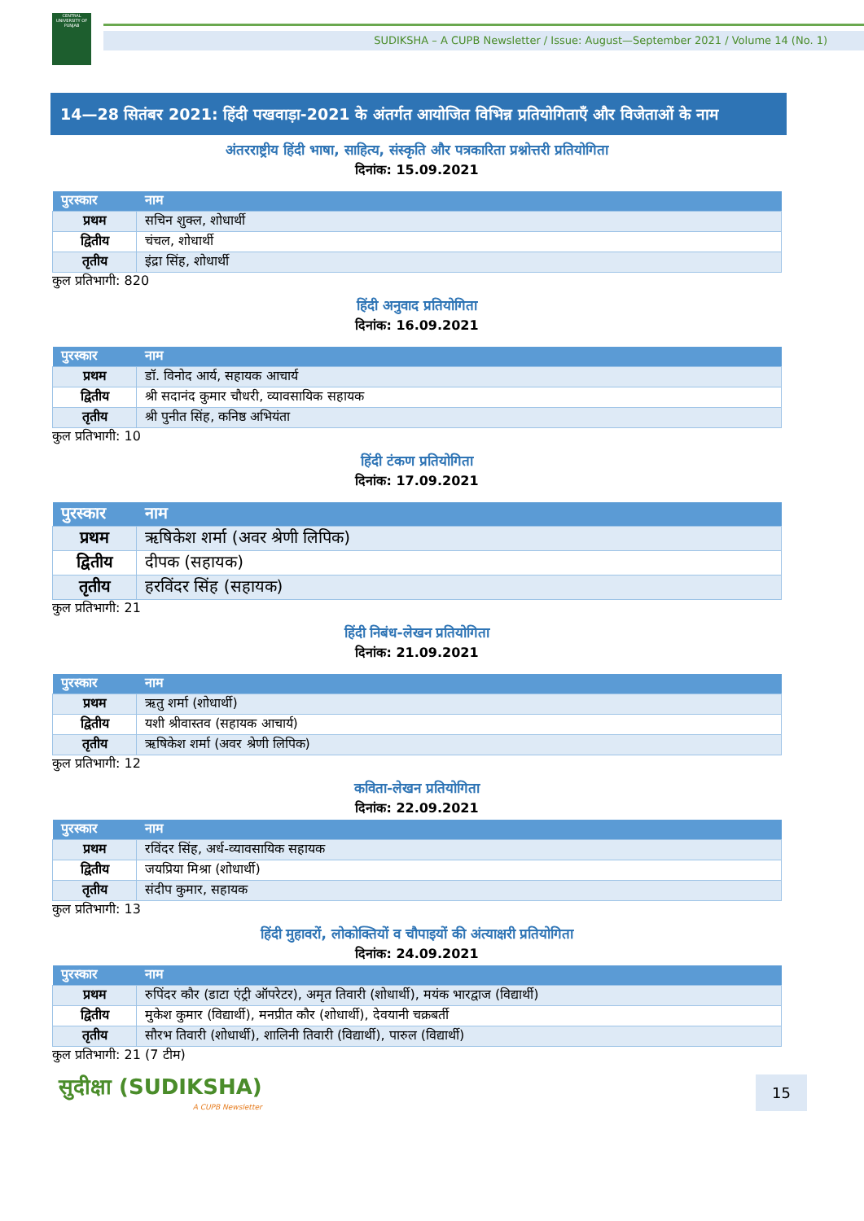CENTRAL UNIVERSITY OF PUNJAB
SUDIKSHA – A CUPB Newsletter / Issue: August—September 2021 / Volume 14 (No. 1)
14—28 सितंबर 2021: हिंदी पखवाड़ा-2021 के अंतर्गत आयोजित विभिन्न प्रतियोगिताएँ और विजेताओं के नाम
अंतरराष्ट्रीय हिंदी भाषा, साहित्य, संस्कृति और पत्रकारिता प्रश्नोत्तरी प्रतियोगिता
दिनांक: 15.09.2021
| पुरस्कार | नाम |
| --- | --- |
| प्रथम | सचिन शुक्ल, शोधार्थी |
| द्वितीय | चंचल, शोधार्थी |
| तृतीय | इंद्रा सिंह, शोधार्थी |
कुल प्रतिभागी: 820
हिंदी अनुवाद प्रतियोगिता
दिनांक: 16.09.2021
| पुरस्कार | नाम |
| --- | --- |
| प्रथम | डॉ. विनोद आर्य, सहायक आचार्य |
| द्वितीय | श्री सदानंद कुमार चौधरी, व्यावसायिक सहायक |
| तृतीय | श्री पुनीत सिंह, कनिष्ठ अभियंता |
कुल प्रतिभागी: 10
हिंदी टंकण प्रतियोगिता
दिनांक: 17.09.2021
| पुरस्कार | नाम |
| --- | --- |
| प्रथम | ऋषिकेश शर्मा (अवर श्रेणी लिपिक) |
| द्वितीय | दीपक (सहायक) |
| तृतीय | हरविंदर सिंह (सहायक) |
कुल प्रतिभागी: 21
हिंदी निबंध-लेखन प्रतियोगिता
दिनांक: 21.09.2021
| पुरस्कार | नाम |
| --- | --- |
| प्रथम | ऋतु शर्मा (शोधार्थी) |
| द्वितीय | यशी श्रीवास्तव (सहायक आचार्य) |
| तृतीय | ऋषिकेश शर्मा (अवर श्रेणी लिपिक) |
कुल प्रतिभागी: 12
कविता-लेखन प्रतियोगिता
दिनांक: 22.09.2021
| पुरस्कार | नाम |
| --- | --- |
| प्रथम | रविंदर सिंह, अर्ध-व्यावसायिक सहायक |
| द्वितीय | जयप्रिया मिश्रा (शोधार्थी) |
| तृतीय | संदीप कुमार, सहायक |
कुल प्रतिभागी: 13
हिंदी मुहावरों, लोकोक्तियों व चौपाइयों की अंत्याक्षरी प्रतियोगिता
दिनांक: 24.09.2021
| पुरस्कार | नाम |
| --- | --- |
| प्रथम | रुपिंदर कौर (डाटा एंट्री ऑपरेटर), अमृत तिवारी (शोधार्थी), मयंक भारद्वाज (विद्यार्थी) |
| द्वितीय | मुकेश कुमार (विद्यार्थी), मनप्रीत कौर (शोधार्थी), देवयानी चक्रबर्ती |
| तृतीय | सौरभ तिवारी (शोधार्थी), शालिनी तिवारी (विद्यार्थी), पारुल (विद्यार्थी) |
कुल प्रतिभागी: 21 (7 टीम)
सुदीक्षा (SUDIKSHA)
A CUPB Newsletter
15